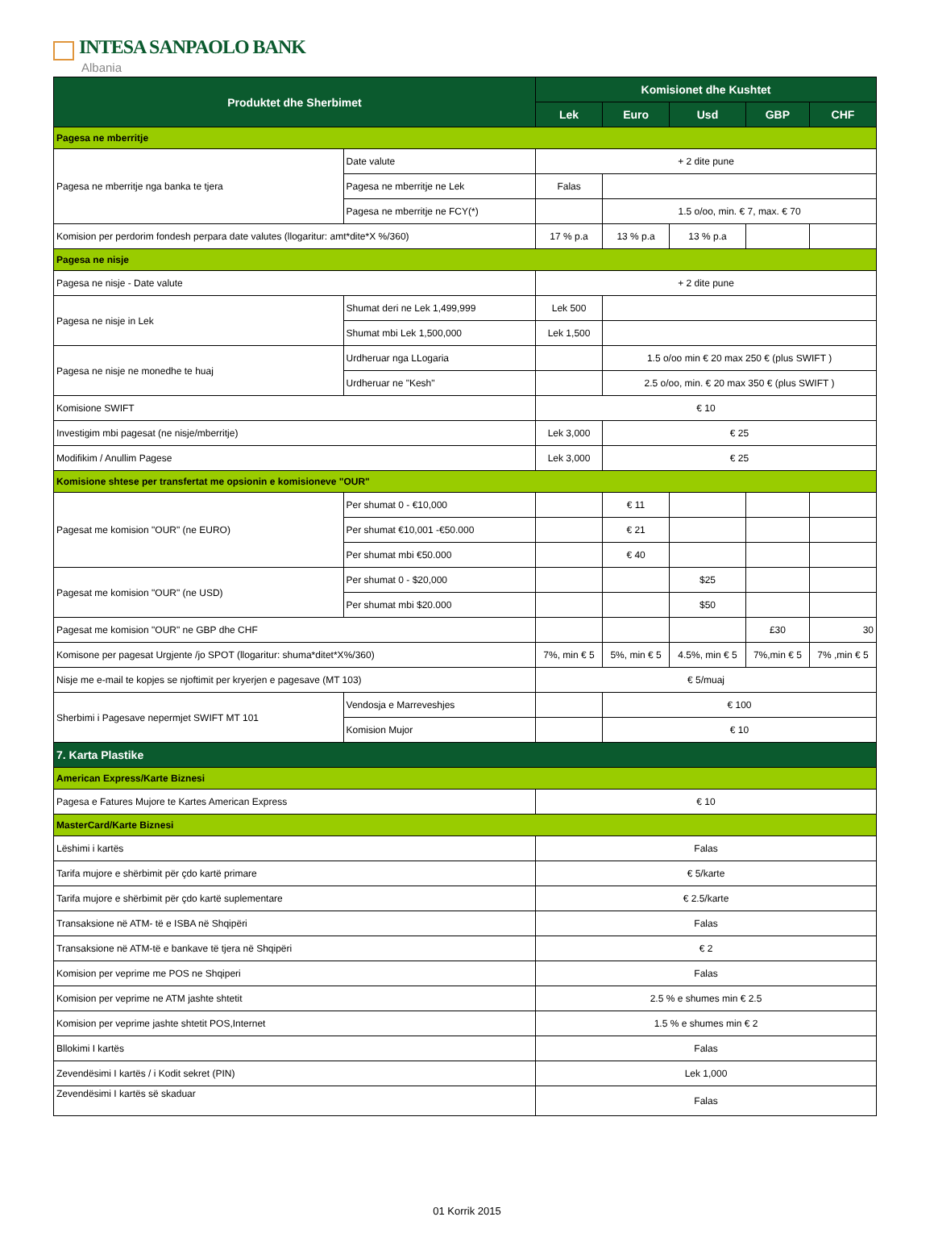INTESA SANPAOLO BANK
Albania
| Produktet dhe Sherbimet | | Komisionet dhe Kushtet | | | | |
| --- | --- | --- | --- | --- | --- | --- |
| | | Lek | Euro | Usd | GBP | CHF |
| Pagesa ne mberritje | | | | | | |
| Pagesa ne mberritje nga banka te tjera | Date valute | + 2 dite pune | | | | |
| | Pagesa ne mberritje ne Lek | Falas | | | | |
| | Pagesa ne mberritje ne FCY(*) | | 1.5 o/oo, min. € 7, max. € 70 | | | |
| Komision per perdorim fondesh perpara date valutes (llogaritur: amt*dite*X %/360) | | 17 % p.a | 13 % p.a | 13 % p.a | | |
| Pagesa ne nisje | | | | | | |
| Pagesa ne nisje - Date valute | | + 2 dite pune | | | | |
| Pagesa ne nisje in Lek | Shumat deri ne Lek 1,499,999 | Lek 500 | | | | |
| | Shumat mbi Lek 1,500,000 | Lek 1,500 | | | | |
| Pagesa ne nisje ne monedhe te huaj | Urdheruar nga LLogaria | | 1.5 o/oo min € 20 max 250 € (plus SWIFT ) | | | |
| | Urdheruar ne "Kesh" | | 2.5 o/oo, min. € 20 max 350 € (plus SWIFT ) | | | |
| Komisione SWIFT | | € 10 | | | | |
| Investigim mbi pagesat (ne nisje/mberritje) | | Lek 3,000 | € 25 | | | |
| Modifikim / Anullim Pagese | | Lek 3,000 | € 25 | | | |
| Komisione shtese per transfertat me opsionin e komisioneve "OUR" | | | | | | |
| Pagesat me komision "OUR" (ne EURO) | Per shumat 0 - €10,000 | | € 11 | | | |
| | Per shumat €10,001 -€50.000 | | € 21 | | | |
| | Per shumat mbi €50.000 | | € 40 | | | |
| Pagesat me komision "OUR" (ne USD) | Per shumat 0 - $20,000 | | | $25 | | |
| | Per shumat mbi $20.000 | | | $50 | | |
| Pagesat me komision "OUR" ne GBP dhe CHF | | | | | £30 | 30 |
| Komisone per pagesat Urgjente /jo SPOT (llogaritur: shuma*ditet*X%/360) | | 7%, min € 5 | 5%, min € 5 | 4.5%, min € 5 | 7%,min € 5 | 7% ,min € 5 |
| Nisje me e-mail te kopjes se njoftimit per kryerjen e pagesave (MT 103) | | € 5/muaj | | | | |
| Sherbimi i Pagesave nepermjet SWIFT MT 101 | Vendosja e Marreveshjes | | € 100 | | | |
| | Komision Mujor | | € 10 | | | |
| 7. Karta Plastike | | | | | | |
| American Express/Karte Biznesi | | | | | | |
| Pagesa e Fatures Mujore te Kartes American Express | | € 10 | | | | |
| MasterCard/Karte Biznesi | | | | | | |
| Lëshimi i kartës | | Falas | | | | |
| Tarifa mujore e shërbimit për çdo kartë primare | | € 5/karte | | | | |
| Tarifa mujore e shërbimit për çdo kartë suplementare | | € 2.5/karte | | | | |
| Transaksione në ATM- të e ISBA në Shqipëri | | Falas | | | | |
| Transaksione në ATM-të e bankave të tjera në Shqipëri | | € 2 | | | | |
| Komision per veprime me POS ne Shqiperi | | Falas | | | | |
| Komision per veprime ne ATM jashte shtetit | | 2.5 % e shumes min € 2.5 | | | | |
| Komision per veprime jashte shtetit POS,Internet | | 1.5 % e shumes min € 2 | | | | |
| Bllokimi I kartës | | Falas | | | | |
| Zevendësimi I kartës / i Kodit sekret (PIN) | | Lek 1,000 | | | | |
| Zevendësimi I kartës së skaduar | | Falas | | | | |
01 Korrik 2015